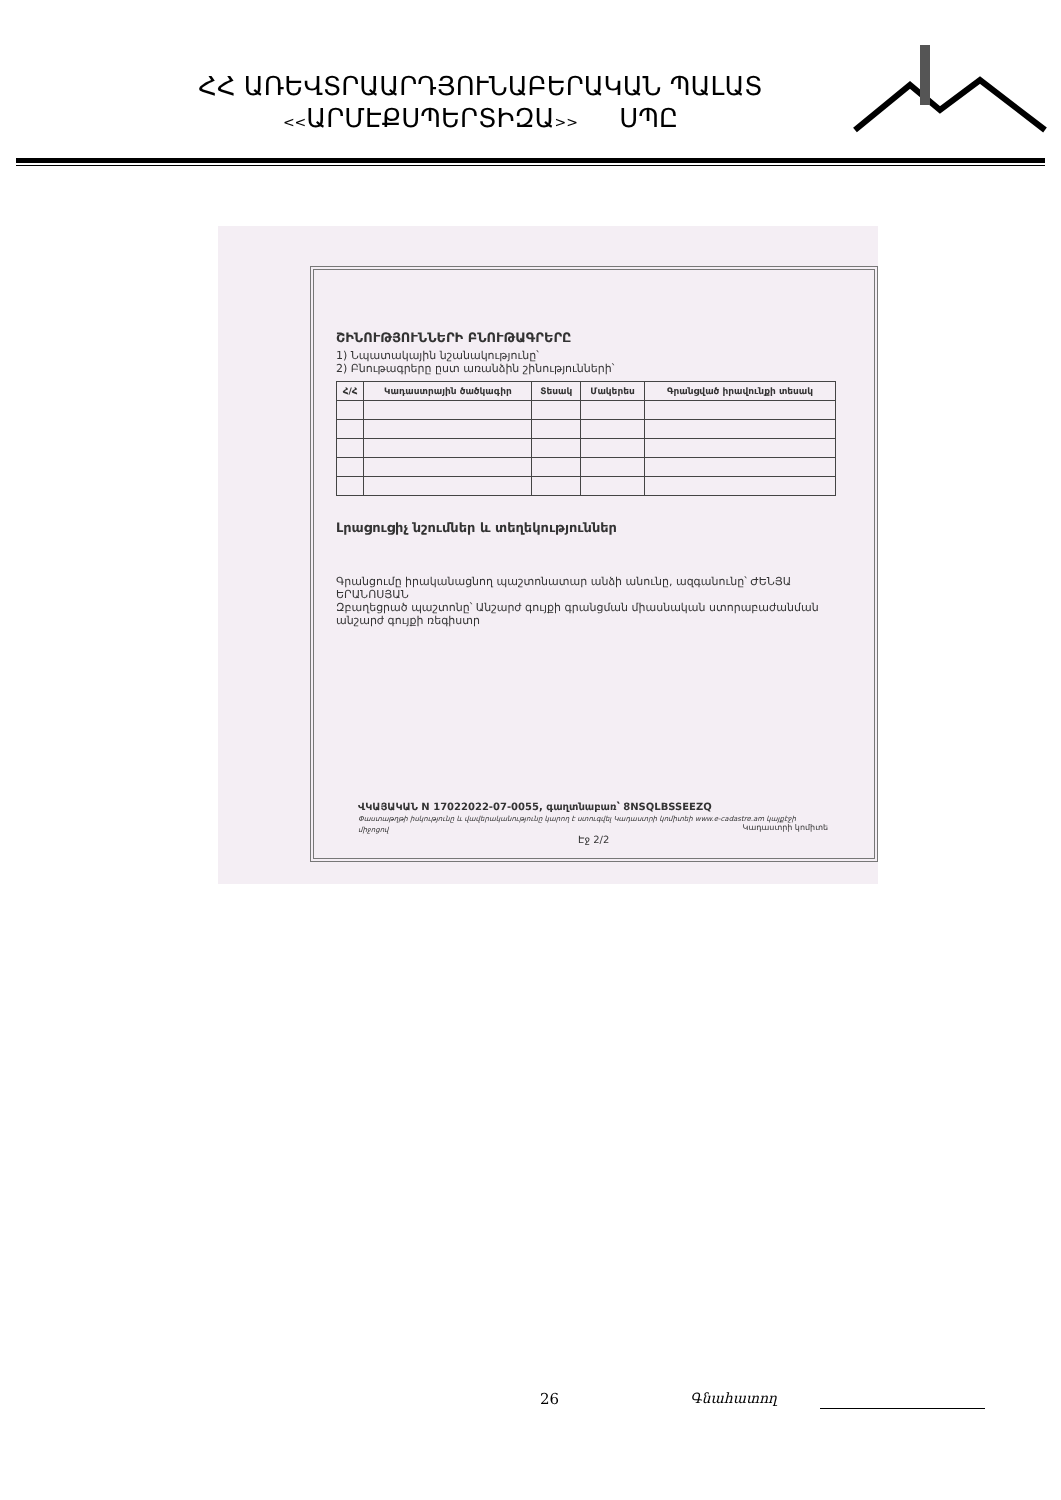ՀՀ ԱՌԵՎՏՐԱԱՐԴՅՈՒՆԱԲԵՐԱԿԱՆ ՊԱԼԱՏ
<<ԱՐՄԷՔՍՊԵՐՏԻԶԱ>> ՍՊԸ
ՇԻՆՈՒԹՅՈՒՆՆԵՐԻ ԲՆՈՒԹԱԳՐԵՐԸ
1) Նպատակային նշանակությունը՝
2) Բնութագրերը ըստ առանձին շինությունների՝
| Հ/Հ | Կադաստրային ծածկագիր | Տեսակ | Մակերես | Գրանցված իրավունքի տեսակ |
| --- | --- | --- | --- | --- |
Լրացուցիչ նշումներ և տեղեկություններ
Գրանցումը իրականացնող պաշտոնատար անձի անունը, ազգանունը՝ ԺԵՆՅԱ ԵՐԱՆՈՍՅԱՆ
Զբաղեցրած պաշտոնը՝ Անշարժ գույքի գրանցման միասնական ստորաբաժանման անշարժ գույքի ռեգիստր
ՎԿԱՅԱԿԱՆ N 17022022-07-0055, գաղտնաբառ՝ 8NSQLBSSEEZQ
Փաստաթղթի իսկությունը և վավերականությունը կարող է ստուգվել Կադաստրի կոմիտեի www.e-cadastre.am կայքէջի միջոցով Կադաստրի կոմիտե
Էջ 2/2
26 Գնահատող